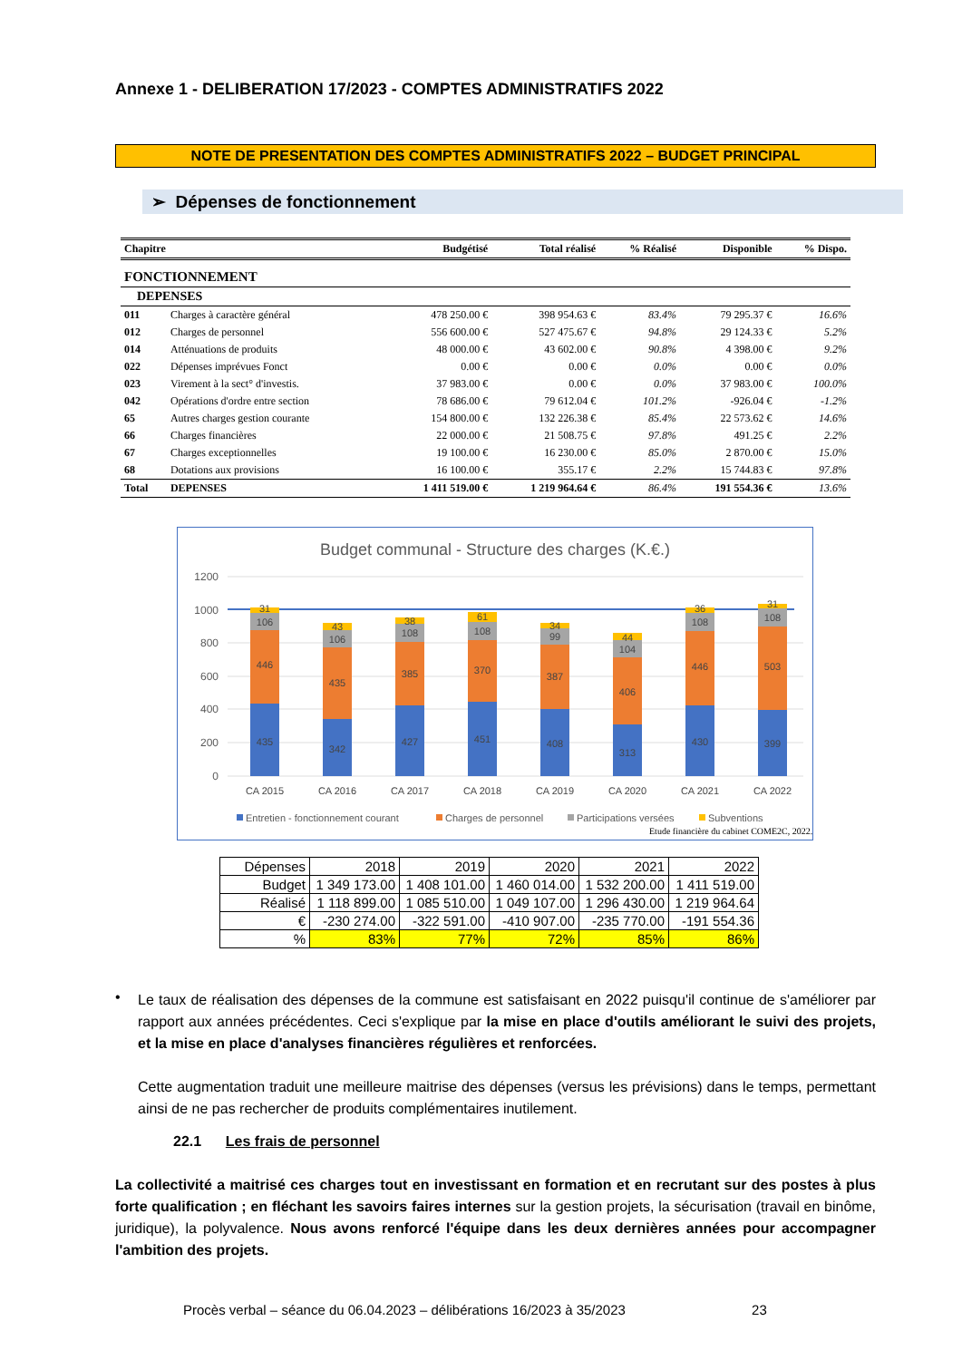Annexe 1 - DELIBERATION 17/2023 - COMPTES ADMINISTRATIFS 2022
NOTE DE PRESENTATION DES COMPTES ADMINISTRATIFS 2022 – BUDGET PRINCIPAL
➢ Dépenses de fonctionnement
| Chapitre | | Budgétisé | Total réalisé | % Réalisé | Disponible | % Dispo. |
| --- | --- | --- | --- | --- | --- | --- |
| FONCTIONNEMENT | | | | | | |
| DEPENSES | | | | | | |
| 011 | Charges à caractère général | 478 250.00 € | 398 954.63 € | 83.4% | 79 295.37 € | 16.6% |
| 012 | Charges de personnel | 556 600.00 € | 527 475.67 € | 94.8% | 29 124.33 € | 5.2% |
| 014 | Atténuations de produits | 48 000.00 € | 43 602.00 € | 90.8% | 4 398.00 € | 9.2% |
| 022 | Dépenses imprévues Fonct | 0.00 € | 0.00 € | 0.0% | 0.00 € | 0.0% |
| 023 | Virement à la sect° d'investis. | 37 983.00 € | 0.00 € | 0.0% | 37 983.00 € | 100.0% |
| 042 | Opérations d'ordre entre section | 78 686.00 € | 79 612.04 € | 101.2% | -926.04 € | -1.2% |
| 65 | Autres charges gestion courante | 154 800.00 € | 132 226.38 € | 85.4% | 22 573.62 € | 14.6% |
| 66 | Charges financières | 22 000.00 € | 21 508.75 € | 97.8% | 491.25 € | 2.2% |
| 67 | Charges exceptionnelles | 19 100.00 € | 16 230.00 € | 85.0% | 2 870.00 € | 15.0% |
| 68 | Dotations aux provisions | 16 100.00 € | 355.17 € | 2.2% | 15 744.83 € | 97.8% |
| Total | DEPENSES | 1 411 519.00 € | 1 219 964.64 € | 86.4% | 191 554.36 € | 13.6% |
Budget communal - Structure des charges (K.€.)
1200
1000
800
600
400
200
0
435
446
106
31
CA 2015
342
435
106
43
CA 2016
427
385
108
38
CA 2017
451
370
108
61
CA 2018
408
387
99
34
CA 2019
313
406
104
44
CA 2020
430
446
108
36
CA 2021
399
503
108
31
CA 2022
Entretien - fonctionnement courant
Charges de personnel
Participations versées
Subventions
Etude financière du cabinet COME2C, 2022.
| Dépenses | 2018 | 2019 | 2020 | 2021 | 2022 |
| Budget | 1 349 173.00 | 1 408 101.00 | 1 460 014.00 | 1 532 200.00 | 1 411 519.00 |
| Réalisé | 1 118 899.00 | 1 085 510.00 | 1 049 107.00 | 1 296 430.00 | 1 219 964.64 |
| € | -230 274.00 | -322 591.00 | -410 907.00 | -235 770.00 | -191 554.36 |
| % | 83% | 77% | 72% | 85% | 86% |
•
Le taux de réalisation des dépenses de la commune est satisfaisant en 2022 puisqu'il continue de s'améliorer par rapport aux années précédentes. Ceci s'explique par la mise en place d'outils améliorant le suivi des projets, et la mise en place d'analyses financières régulières et renforcées.
Cette augmentation traduit une meilleure maitrise des dépenses (versus les prévisions) dans le temps, permettant ainsi de ne pas rechercher de produits complémentaires inutilement.
22.1 Les frais de personnel
La collectivité a maitrisé ces charges tout en investissant en formation et en recrutant sur des postes à plus forte qualification ; en fléchant les savoirs faires internes sur la gestion projets, la sécurisation (travail en binôme, juridique), la polyvalence. Nous avons renforcé l'équipe dans les deux dernières années pour accompagner l'ambition des projets.
Procès verbal – séance du 06.04.2023 – délibérations 16/2023 à 35/2023 23